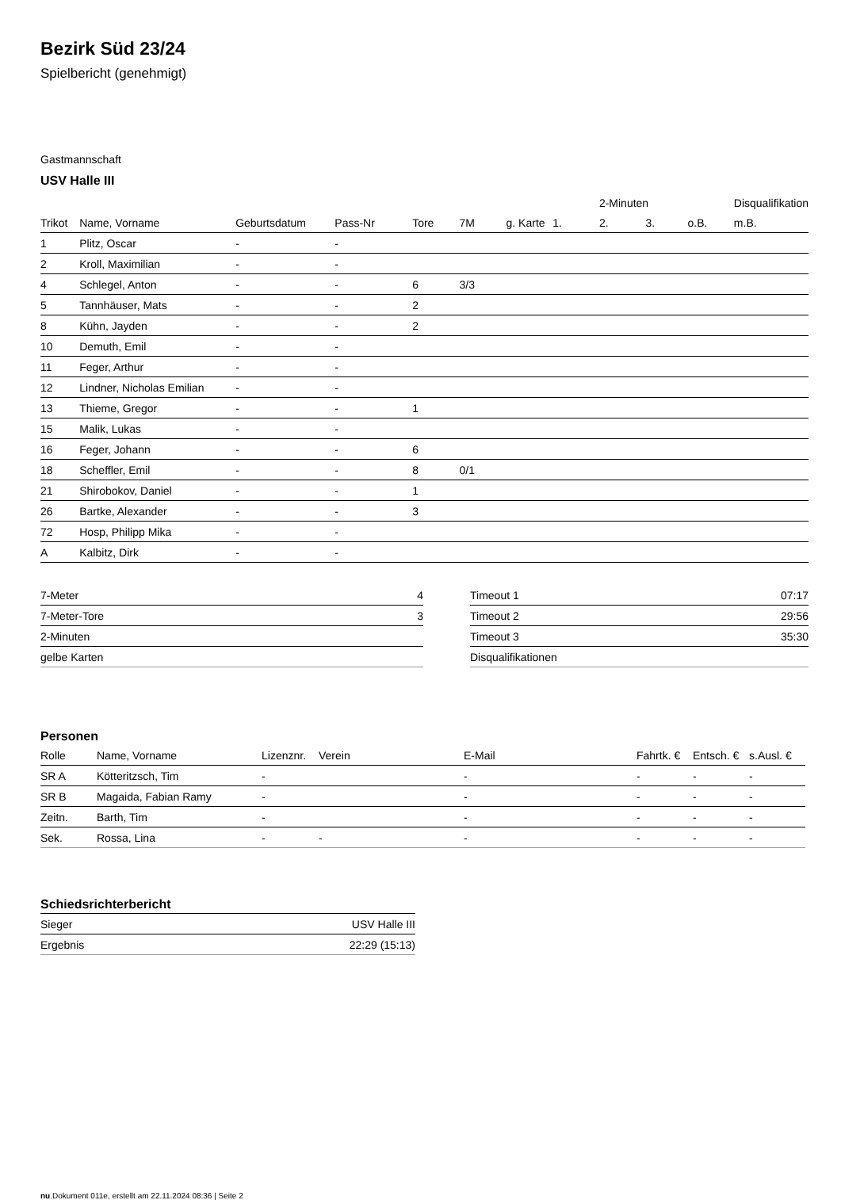Bezirk Süd 23/24
Spielbericht (genehmigt)
Gastmannschaft
USV Halle III
| | | | | | | | | 2-Minuten | | | Disqualifikation |
| --- | --- | --- | --- | --- | --- | --- | --- | --- | --- | --- | --- |
| Trikot | Name, Vorname | Geburtsdatum | Pass-Nr | Tore | 7M | g. Karte | 1. | 2. | 3. | o.B. | m.B. |
| 1 | Plitz, Oscar | - | - | | | | | | | | |
| 2 | Kroll, Maximilian | - | - | | | | | | | | |
| 4 | Schlegel, Anton | - | - | 6 | 3/3 | | | | | | |
| 5 | Tannhäuser, Mats | - | - | 2 | | | | | | | |
| 8 | Kühn, Jayden | - | - | 2 | | | | | | | |
| 10 | Demuth, Emil | - | - | | | | | | | | |
| 11 | Feger, Arthur | - | - | | | | | | | | |
| 12 | Lindner, Nicholas Emilian | - | - | | | | | | | | |
| 13 | Thieme, Gregor | - | - | 1 | | | | | | | |
| 15 | Malik, Lukas | - | - | | | | | | | | |
| 16 | Feger, Johann | - | - | 6 | | | | | | | |
| 18 | Scheffler, Emil | - | - | 8 | 0/1 | | | | | | |
| 21 | Shirobokov, Daniel | - | - | 1 | | | | | | | |
| 26 | Bartke, Alexander | - | - | 3 | | | | | | | |
| 72 | Hosp, Philipp Mika | - | - | | | | | | | | |
| A | Kalbitz, Dirk | - | - | | | | | | | | |
| 7-Meter | 4 |
| 7-Meter-Tore | 3 |
| 2-Minuten | |
| gelbe Karten | |
| Timeout 1 | 07:17 |
| Timeout 2 | 29:56 |
| Timeout 3 | 35:30 |
| Disqualifikationen | |
Personen
| Rolle | Name, Vorname | Lizenznr. | Verein | E-Mail | Fahrtk. € | Entsch. € | s.Ausl. € |
| --- | --- | --- | --- | --- | --- | --- | --- |
| SR A | Kötteritzsch, Tim | - | | - | - | - | - |
| SR B | Magaida, Fabian Ramy | - | | - | - | - | - |
| Zeitn. | Barth, Tim | - | | - | - | - | - |
| Sek. | Rossa, Lina | - | - | - | - | - | - |
Schiedsrichterbericht
| Sieger | USV Halle III |
| Ergebnis | 22:29 (15:13) |
nu.Dokument 011e, erstellt am 22.11.2024 08:36 | Seite 2